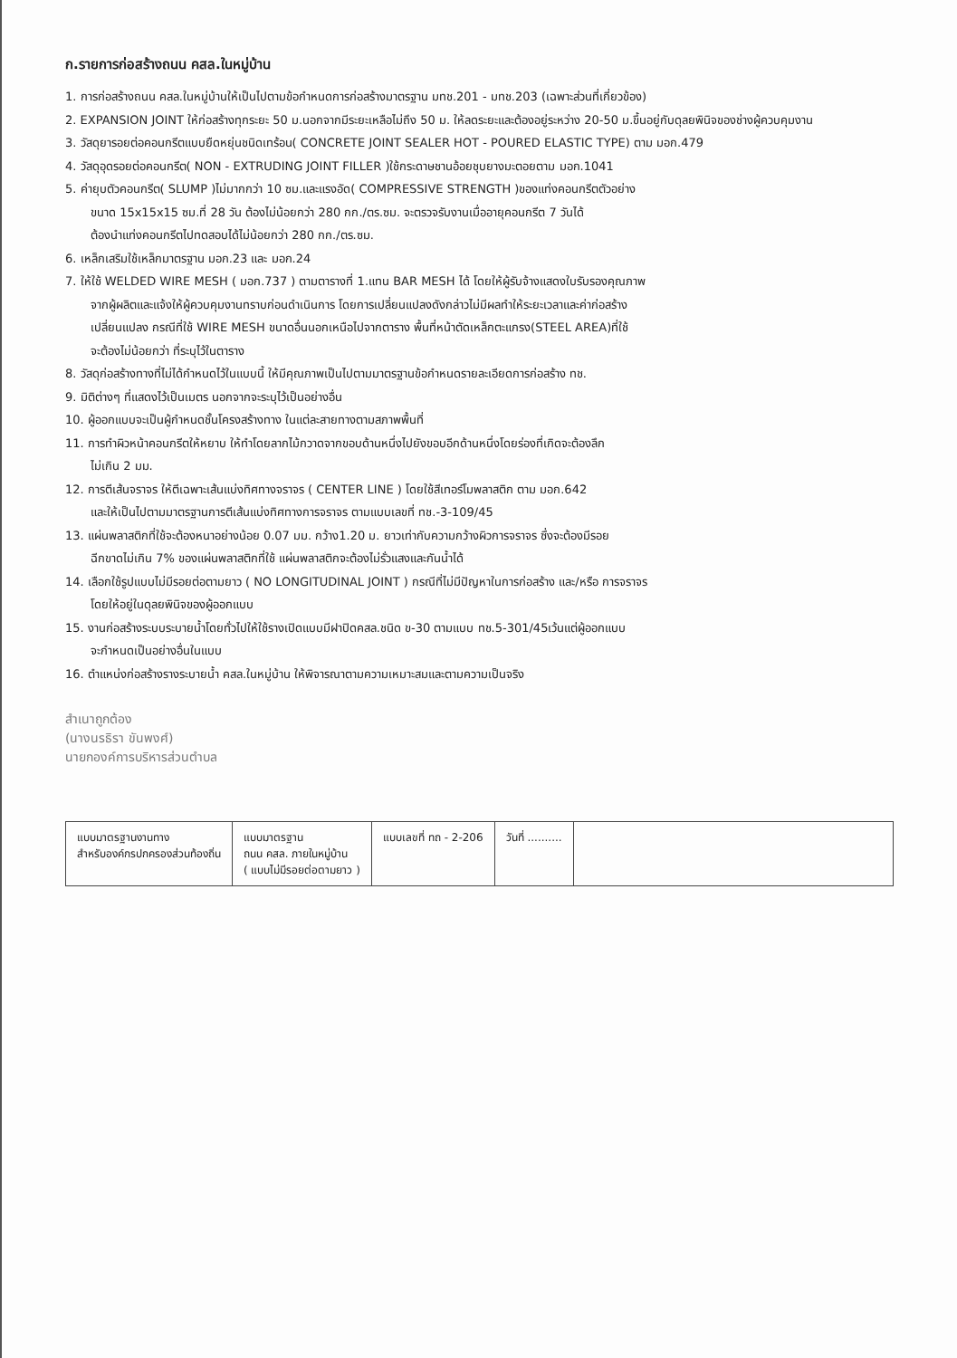ก.รายการก่อสร้างถนน คสล.ในหมู่บ้าน
1. การก่อสร้างถนน คสล.ในหมู่บ้านให้เป็นไปตามข้อกำหนดการก่อสร้างมาตรฐาน มทช.201 - มทช.203 (เฉพาะส่วนที่เกี่ยวข้อง)
2. EXPANSION JOINT ให้ก่อสร้างทุกระยะ 50 ม.นอกจากมีระยะเหลือไม่ถึง 50 ม. ให้ลดระยะและต้องอยู่ระหว่าง 20-50 ม.ขึ้นอยู่กับดุลยพินิจของช่างผู้ควบคุมงาน
3. วัสดุยารอยต่อคอนกรีตแบบยืดหยุ่นชนิดเทร้อน( CONCRETE JOINT SEALER HOT - POURED ELASTIC TYPE) ตาม มอก.479
4. วัสดุอุดรอยต่อคอนกรีต( NON - EXTRUDING JOINT FILLER )ใช้กระดาษชานอ้อยชุบยางมะตอยตาม มอก.1041
5. ค่ายุบตัวคอนกรีต( SLUMP )ไม่มากกว่า 10 ซม.และแรงอัด( COMPRESSIVE STRENGTH )ของแท่งคอนกรีตตัวอย่าง
ขนาด 15x15x15 ซม.ที่ 28 วัน ต้องไม่น้อยกว่า 280 กก./ตร.ซม. จะตรวจรับงานเมื่ออายุคอนกรีต 7 วันได้
ต้องนำแท่งคอนกรีตไปทดสอบได้ไม่น้อยกว่า 280 กก./ตร.ซม.
6. เหล็กเสริมใช้เหล็กมาตรฐาน มอก.23 และ มอก.24
7. ให้ใช้ WELDED WIRE MESH ( มอก.737 ) ตามตารางที่ 1.แทน BAR MESH ได้ โดยให้ผู้รับจ้างแสดงใบรับรองคุณภาพ
จากผู้ผลิตและแจ้งให้ผู้ควบคุมงานทราบก่อนดำเนินการ โดยการเปลี่ยนแปลงดังกล่าวไม่มีผลทำให้ระยะเวลาและค่าก่อสร้าง
เปลี่ยนแปลง กรณีที่ใช้ WIRE MESH ขนาดอื่นนอกเหนือไปจากตาราง พื้นที่หน้าตัดเหล็กตะแกรง(STEEL AREA)ที่ใช้
จะต้องไม่น้อยกว่า ที่ระบุไว้ในตาราง
8. วัสดุก่อสร้างทางที่ไม่ได้กำหนดไว้ในแบบนี้ ให้มีคุณภาพเป็นไปตามมาตรฐานข้อกำหนดรายละเอียดการก่อสร้าง ทช.
9. มิติต่างๆ ที่แสดงไว้เป็นเมตร นอกจากจะระบุไว้เป็นอย่างอื่น
10. ผู้ออกแบบจะเป็นผู้กำหนดชั้นโครงสร้างทาง ในแต่ละสายทางตามสภาพพื้นที่
11. การทำผิวหน้าคอนกรีตให้หยาบ ให้ทำโดยลากไม้กวาดจากขอบด้านหนึ่งไปยังขอบอีกด้านหนึ่งโดยร่องที่เกิดจะต้องลึก
ไม่เกิน 2 มม.
12. การตีเส้นจราจร ให้ตีเฉพาะเส้นแบ่งทิศทางจราจร ( CENTER LINE ) โดยใช้สีเทอร์โมพลาสติก ตาม มอก.642
และให้เป็นไปตามมาตรฐานการตีเส้นแบ่งทิศทางการจราจร ตามแบบเลขที่ ทช.-3-109/45
13. แผ่นพลาสติกที่ใช้จะต้องหนาอย่างน้อย 0.07 มม. กว้าง1.20 ม. ยาวเท่ากับความกว้างผิวการจราจร ซึ่งจะต้องมีรอย
ฉีกขาดไม่เกิน 7% ของแผ่นพลาสติกที่ใช้ แผ่นพลาสติกจะต้องไม่รั่วแสงและกันน้ำได้
14. เลือกใช้รูปแบบไม่มีรอยต่อตามยาว ( NO LONGITUDINAL JOINT ) กรณีที่ไม่มีปัญหาในการก่อสร้าง และ/หรือ การจราจร
โดยให้อยู่ในดุลยพินิจของผู้ออกแบบ
15. งานก่อสร้างระบบระบายน้ำโดยทั่วไปให้ใช้รางเปิดแบบมีฝาปิดคสล.ชนิด ข-30 ตามแบบ ทช.5-301/45เว้นแต่ผู้ออกแบบ
จะกำหนดเป็นอย่างอื่นในแบบ
16. ตำแหน่งก่อสร้างรางระบายน้ำ คสล.ในหมู่บ้าน ให้พิจารณาตามความเหมาะสมและตามความเป็นจริง
สำเนาถูกต้อง
(นางนรธิรา ขันพงศ์)
นายกองค์การบริหารส่วนตำบล
แบบมาตรฐานงานทาง
สำหรับองค์กรปกครองส่วนท้องถิ่น
แบบมาตรฐาน
ถนน คสล. ภายในหมู่บ้าน
( แบบไม่มีรอยต่อตามยาว )
แบบเลขที่ ทถ - 2-206 วันที่ ..........